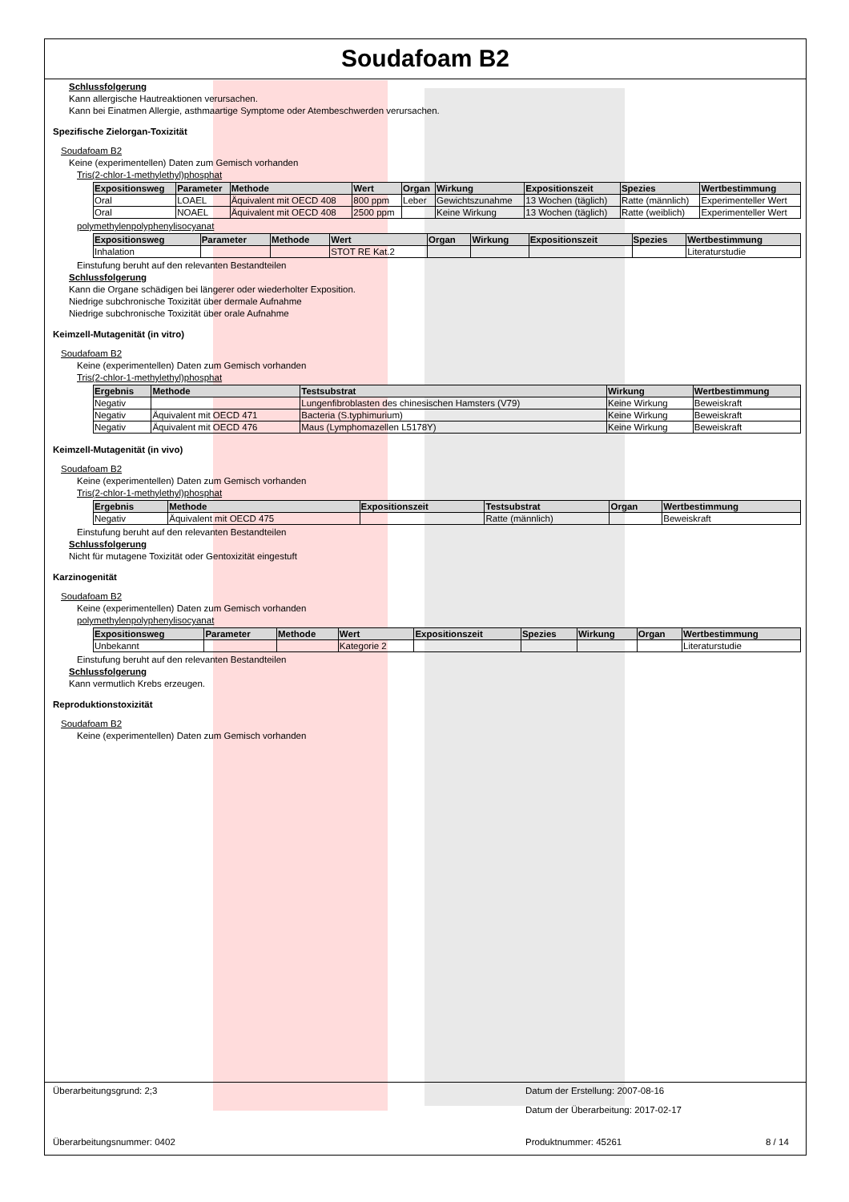Soudafoam B2
Schlussfolgerung
Kann allergische Hautreaktionen verursachen.
Kann bei Einatmen Allergie, asthmaartige Symptome oder Atembeschwerden verursachen.
Spezifische Zielorgan-Toxizität
Soudafoam B2
Keine (experimentellen) Daten zum Gemisch vorhanden
Tris(2-chlor-1-methylethyl)phosphat
| Expositionsweg | Parameter | Methode | Wert | Organ | Wirkung | Expositionszeit | Spezies | Wertbestimmung |
| --- | --- | --- | --- | --- | --- | --- | --- | --- |
| Oral | LOAEL | Äquivalent mit OECD 408 | 800 ppm | Leber | Gewichtszunahme | 13 Wochen (täglich) | Ratte (männlich) | Experimenteller Wert |
| Oral | NOAEL | Äquivalent mit OECD 408 | 2500 ppm | | Keine Wirkung | 13 Wochen (täglich) | Ratte (weiblich) | Experimenteller Wert |
polymethylenpolyphenylisocyanat
| Expositionsweg | Parameter | Methode | Wert | Organ | Wirkung | Expositionszeit | Spezies | Wertbestimmung |
| --- | --- | --- | --- | --- | --- | --- | --- | --- |
| Inhalation | | | STOT RE Kat.2 | | | | | Literaturstudie |
Einstufung beruht auf den relevanten Bestandteilen
Schlussfolgerung
Kann die Organe schädigen bei längerer oder wiederholter Exposition.
Niedrige subchronische Toxizität über dermale Aufnahme
Niedrige subchronische Toxizität über orale Aufnahme
Keimzell-Mutagenität (in vitro)
Soudafoam B2
Keine (experimentellen) Daten zum Gemisch vorhanden
Tris(2-chlor-1-methylethyl)phosphat
| Ergebnis | Methode | Testsubstrat | Wirkung | Wertbestimmung |
| --- | --- | --- | --- | --- |
| Negativ | | Lungenfibroblasten des chinesischen Hamsters (V79) | Keine Wirkung | Beweiskraft |
| Negativ | Äquivalent mit OECD 471 | Bacteria (S.typhimurium) | Keine Wirkung | Beweiskraft |
| Negativ | Äquivalent mit OECD 476 | Maus (Lymphomazellen L5178Y) | Keine Wirkung | Beweiskraft |
Keimzell-Mutagenität (in vivo)
Soudafoam B2
Keine (experimentellen) Daten zum Gemisch vorhanden
Tris(2-chlor-1-methylethyl)phosphat
| Ergebnis | Methode | Expositionszeit | Testsubstrat | Organ | Wertbestimmung |
| --- | --- | --- | --- | --- | --- |
| Negativ | Äquivalent mit OECD 475 | | Ratte (männlich) | | Beweiskraft |
Einstufung beruht auf den relevanten Bestandteilen
Schlussfolgerung
Nicht für mutagene Toxizität oder Gentoxizität eingestuft
Karzinogenität
Soudafoam B2
Keine (experimentellen) Daten zum Gemisch vorhanden
polymethylenpolyphenylisocyanat
| Expositionsweg | Parameter | Methode | Wert | Expositionszeit | Spezies | Wirkung | Organ | Wertbestimmung |
| --- | --- | --- | --- | --- | --- | --- | --- | --- |
| Unbekannt | | | Kategorie 2 | | | | | Literaturstudie |
Einstufung beruht auf den relevanten Bestandteilen
Schlussfolgerung
Kann vermutlich Krebs erzeugen.
Reproduktionstoxizität
Soudafoam B2
Keine (experimentellen) Daten zum Gemisch vorhanden
Überarbeitungsgrund: 2;3 Datum der Erstellung: 2007-08-16
Datum der Überarbeitung: 2017-02-17
Überarbeitungsnummer: 0402 Produktnummer: 45261 8 / 14